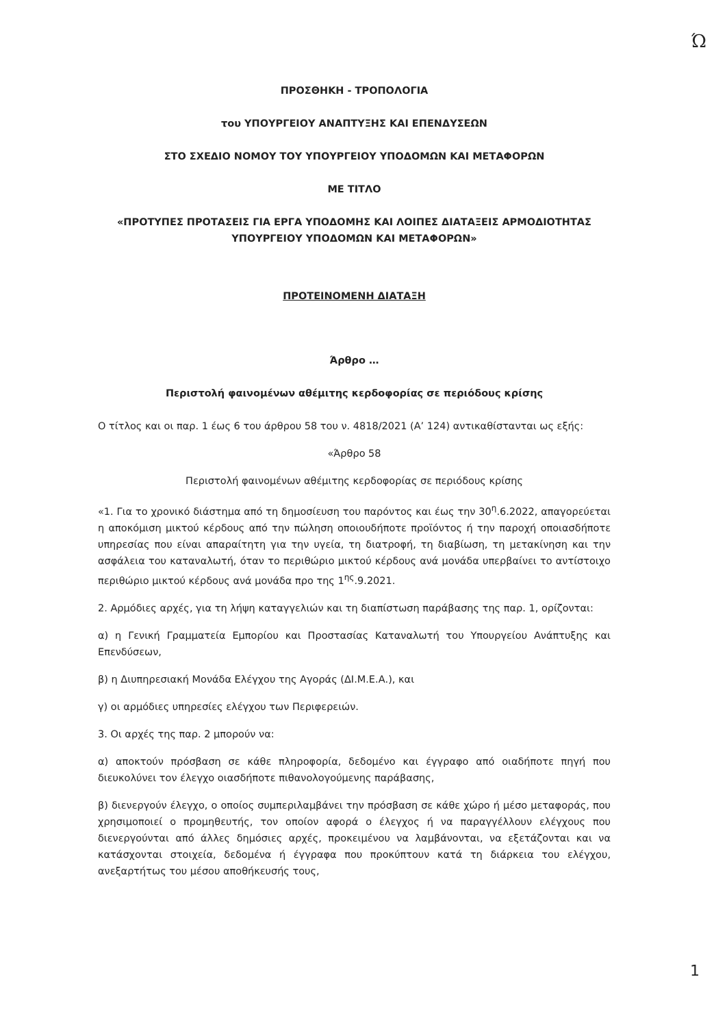Ώ
ΠΡΟΣΘΗΚΗ - ΤΡΟΠΟΛΟΓΙΑ
του ΥΠΟΥΡΓΕΙΟΥ ΑΝΑΠΤΥΞΗΣ ΚΑΙ ΕΠΕΝΔΥΣΕΩΝ
ΣΤΟ ΣΧΕΔΙΟ ΝΟΜΟΥ ΤΟΥ ΥΠΟΥΡΓΕΙΟΥ ΥΠΟΔΟΜΩΝ ΚΑΙ ΜΕΤΑΦΟΡΩΝ
ΜΕ ΤΙΤΛΟ
«ΠΡΟΤΥΠΕΣ ΠΡΟΤΑΣΕΙΣ ΓΙΑ ΕΡΓΑ ΥΠΟΔΟΜΗΣ ΚΑΙ ΛΟΙΠΕΣ ΔΙΑΤΑΞΕΙΣ ΑΡΜΟΔΙΟΤΗΤΑΣ ΥΠΟΥΡΓΕΙΟΥ ΥΠΟΔΟΜΩΝ ΚΑΙ ΜΕΤΑΦΟΡΩΝ»
ΠΡΟΤΕΙΝΟΜΕΝΗ ΔΙΑΤΑΞΗ
Άρθρο …
Περιστολή φαινομένων αθέμιτης κερδοφορίας σε περιόδους κρίσης
Ο τίτλος και οι παρ. 1 έως 6 του άρθρου 58 του ν. 4818/2021 (Α’ 124) αντικαθίστανται ως εξής:
«Άρθρο 58
Περιστολή φαινομένων αθέμιτης κερδοφορίας σε περιόδους κρίσης
«1. Για το χρονικό διάστημα από τη δημοσίευση του παρόντος και έως την 30<sup>η</sup>.6.2022, απαγορεύεται η αποκόμιση μικτού κέρδους από την πώληση οποιουδήποτε προϊόντος ή την παροχή οποιασδήποτε υπηρεσίας που είναι απαραίτητη για την υγεία, τη διατροφή, τη διαβίωση, τη μετακίνηση και την ασφάλεια του καταναλωτή, όταν το περιθώριο μικτού κέρδους ανά μονάδα υπερβαίνει το αντίστοιχο περιθώριο μικτού κέρδους ανά μονάδα προ της 1<sup>ης</sup>.9.2021.
2. Αρμόδιες αρχές, για τη λήψη καταγγελιών και τη διαπίστωση παράβασης της παρ. 1, ορίζονται:
α) η Γενική Γραμματεία Εμπορίου και Προστασίας Καταναλωτή του Υπουργείου Ανάπτυξης και Επενδύσεων,
β) η Διυπηρεσιακή Μονάδα Ελέγχου της Αγοράς (ΔΙ.Μ.Ε.Α.), και
γ) οι αρμόδιες υπηρεσίες ελέγχου των Περιφερειών.
3. Οι αρχές της παρ. 2 μπορούν να:
α) αποκτούν πρόσβαση σε κάθε πληροφορία, δεδομένο και έγγραφο από οιαδήποτε πηγή που διευκολύνει τον έλεγχο οιασδήποτε πιθανολογούμενης παράβασης,
β) διενεργούν έλεγχο, ο οποίος συμπεριλαμβάνει την πρόσβαση σε κάθε χώρο ή μέσο μεταφοράς, που χρησιμοποιεί ο προμηθευτής, τον οποίον αφορά ο έλεγχος ή να παραγγέλλουν ελέγχους που διενεργούνται από άλλες δημόσιες αρχές, προκειμένου να λαμβάνονται, να εξετάζονται και να κατάσχονται στοιχεία, δεδομένα ή έγγραφα που προκύπτουν κατά τη διάρκεια του ελέγχου, ανεξαρτήτως του μέσου αποθήκευσής τους,
1